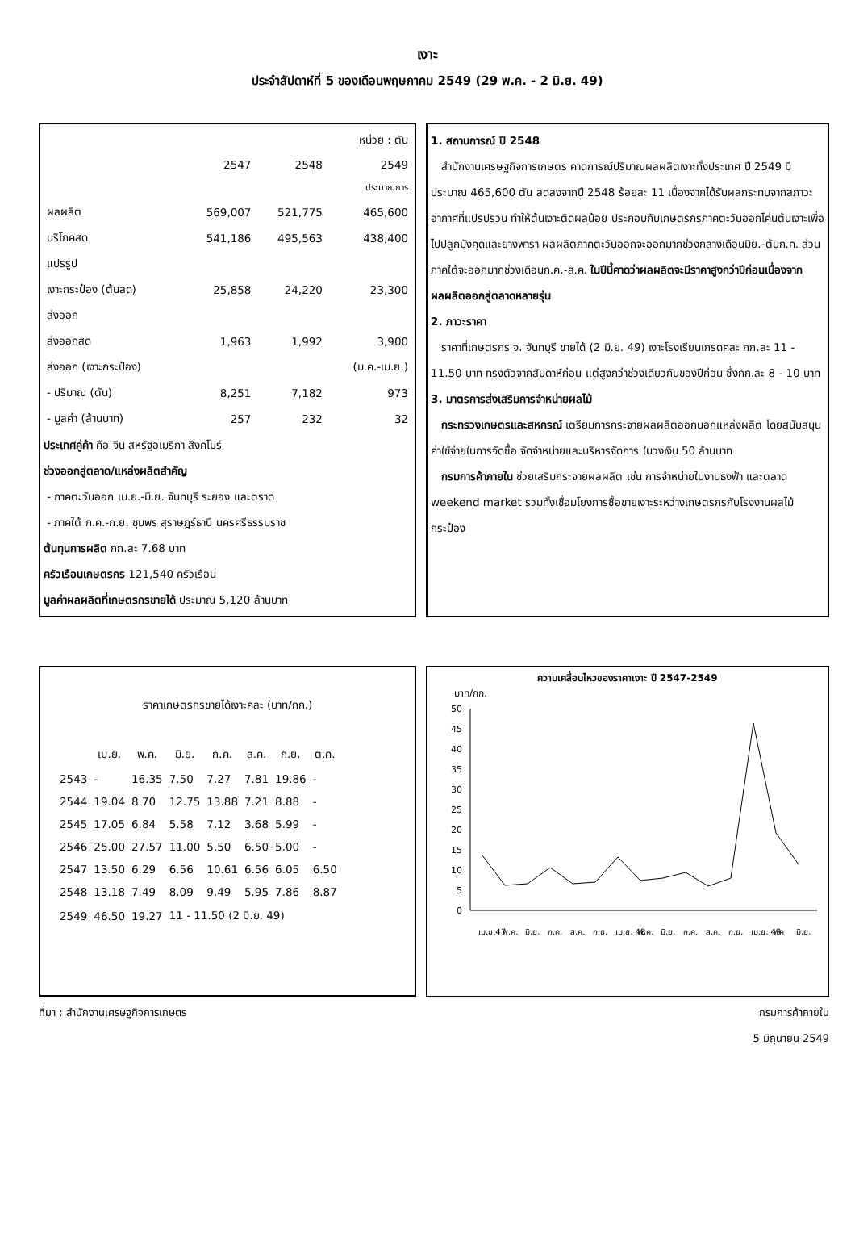เงาะ
ประจำสัปดาห์ที่ 5 ของเดือนพฤษภาคม 2549 (29 พ.ค. - 2 มิ.ย. 49)
| | | | หน่วย : ตัน |
| | 2547 | 2548 | 2549 |
| | | | ประมาณการ |
| ผลผลิต | 569,007 | 521,775 | 465,600 |
| บริโภคสด | 541,186 | 495,563 | 438,400 |
| แปรรูป | | | |
| เงาะกระป๋อง (ต้นสด) | 25,858 | 24,220 | 23,300 |
| ส่งออก | | | |
| ส่งออกสด | 1,963 | 1,992 | 3,900 |
| ส่งออก (เงาะกระป๋อง) | | | (ม.ค.-เม.ย.) |
| - ปริมาณ (ตัน) | 8,251 | 7,182 | 973 |
| - มูลค่า (ล้านบาท) | 257 | 232 | 32 |
ประเทศคู่ค้า คือ จีน สหรัฐอเมริกา สิงคโปร์
ช่วงออกสู่ตลาด/แหล่งผลิตสำคัญ
- ภาคตะวันออก เม.ย.-มิ.ย. จันทบุรี ระยอง และตราด
- ภาคใต้ ก.ค.-ก.ย. ชุมพร สุราษฎร์ธานี นครศรีธรรมราช
ต้นทุนการผลิต กก.ละ 7.68 บาท
ครัวเรือนเกษตรกร 121,540 ครัวเรือน
มูลค่าผลผลิตที่เกษตรกรขายได้ ประมาณ 5,120 ล้านบาท
1. สถานการณ์ ปี 2548
สำนักงานเศรษฐกิจการเกษตร คาดการณ์ปริมาณผลผลิตเงาะทั้งประเทศ ปี 2549 มีประมาณ 465,600 ตัน ลดลงจากปี 2548 ร้อยละ 11 เนื่องจากได้รับผลกระทบจากสภาวะอากาศที่แปรปรวน ทำให้ต้นเงาะติดผลน้อย ประกอบกับเกษตรกรภาคตะวันออกโค่นต้นเงาะเพื่อไปปลูกมังคุดและยางพารา ผลผลิตภาคตะวันออกจะออกมากช่วงกลางเดือนมิย.-ต้นก.ค. ส่วนภาคใต้จะออกมากช่วงเดือนก.ค.-ส.ค. ในปีนี้คาดว่าผลผลิตจะมีราคาสูงกว่าปีก่อนเนื่องจากผลผลิตออกสู่ตลาดหลายรุ่น
2. ภาวะราคา
ราคาที่เกษตรกร จ. จันทบุรี ขายได้ (2 มิ.ย. 49) เงาะโรงเรียนเกรดคละ กก.ละ 11 - 11.50 บาท ทรงตัวจากสัปดาห์ก่อน แต่สูงกว่าช่วงเดียวกันของปีก่อน ซึ่งกก.ละ 8 - 10 บาท
3. มาตรการส่งเสริมการจำหน่ายผลไม้
กระทรวงเกษตรและสหกรณ์ เตรียมการกระจายผลผลิตออกนอกแหล่งผลิต โดยสนับสนุนค่าใช้จ่ายในการจัดซื้อ จัดจำหน่ายและบริหารจัดการ ในวงเงิน 50 ล้านบาท
กรมการค้าภายใน ช่วยเสริมกระจายผลผลิต เช่น การจำหน่ายในงานธงฟ้า และตลาด weekend market รวมทั้งเชื่อมโยงการซื้อขายเงาะระหว่างเกษตรกรกับโรงงานผลไม้กระป๋อง
ราคาเกษตรกรขายได้เงาะคละ (บาท/กก.)
| | เม.ย. | พ.ค. | มิ.ย. | ก.ค. | ส.ค. | ก.ย. | ต.ค. |
| --- | --- | --- | --- | --- | --- | --- | --- |
| 2543 | - | 16.35 | 7.50 | 7.27 | 7.81 | 19.86 | - |
| 2544 | 19.04 | 8.70 | 12.75 | 13.88 | 7.21 | 8.88 | - |
| 2545 | 17.05 | 6.84 | 5.58 | 7.12 | 3.68 | 5.99 | - |
| 2546 | 25.00 | 27.57 | 11.00 | 5.50 | 6.50 | 5.00 | - |
| 2547 | 13.50 | 6.29 | 6.56 | 10.61 | 6.56 | 6.05 | 6.50 |
| 2548 | 13.18 | 7.49 | 8.09 | 9.49 | 5.95 | 7.86 | 8.87 |
| 2549 | 46.50 | 19.27 | 11 - 11.50 (2 มิ.ย. 49) | | | | |
ความเคลื่อนไหวของราคาเงาะ ปี 2547-2549
บาท/กก.
50
45
40
35
30
25
20
15
10
5
0
เม.ย.47
พ.ค.
มิ.ย.
ก.ค.
ส.ค.
ก.ย.
เม.ย. 48
พ.ค.
มิ.ย.
ก.ค.
ส.ค.
ก.ย.
เม.ย. 49
พค
มิ.ย.
ที่มา : สำนักงานเศรษฐกิจการเกษตร กรมการค้าภายใน
5 มิถุนายน 2549